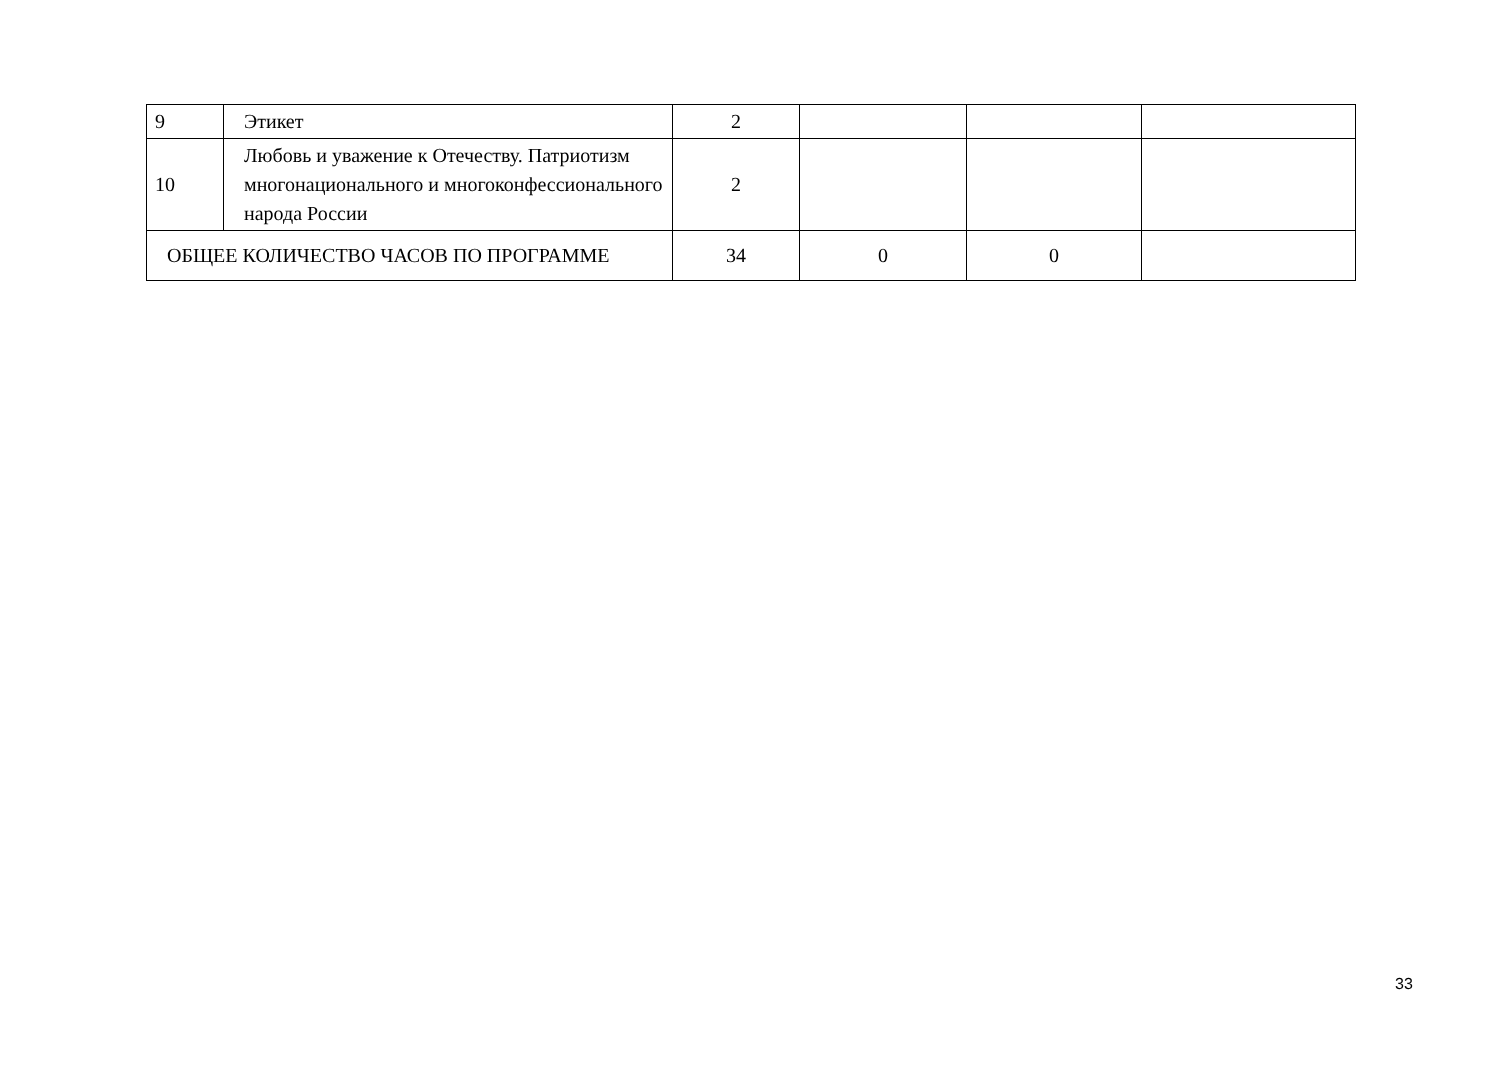| 9 | Этикет | 2 | | | |
| 10 | Любовь и уважение к Отечеству. Патриотизм многонационального и многоконфессионального народа России | 2 | | | |
| ОБЩЕЕ КОЛИЧЕСТВО ЧАСОВ ПО ПРОГРАММЕ | | 34 | 0 | 0 | |
33